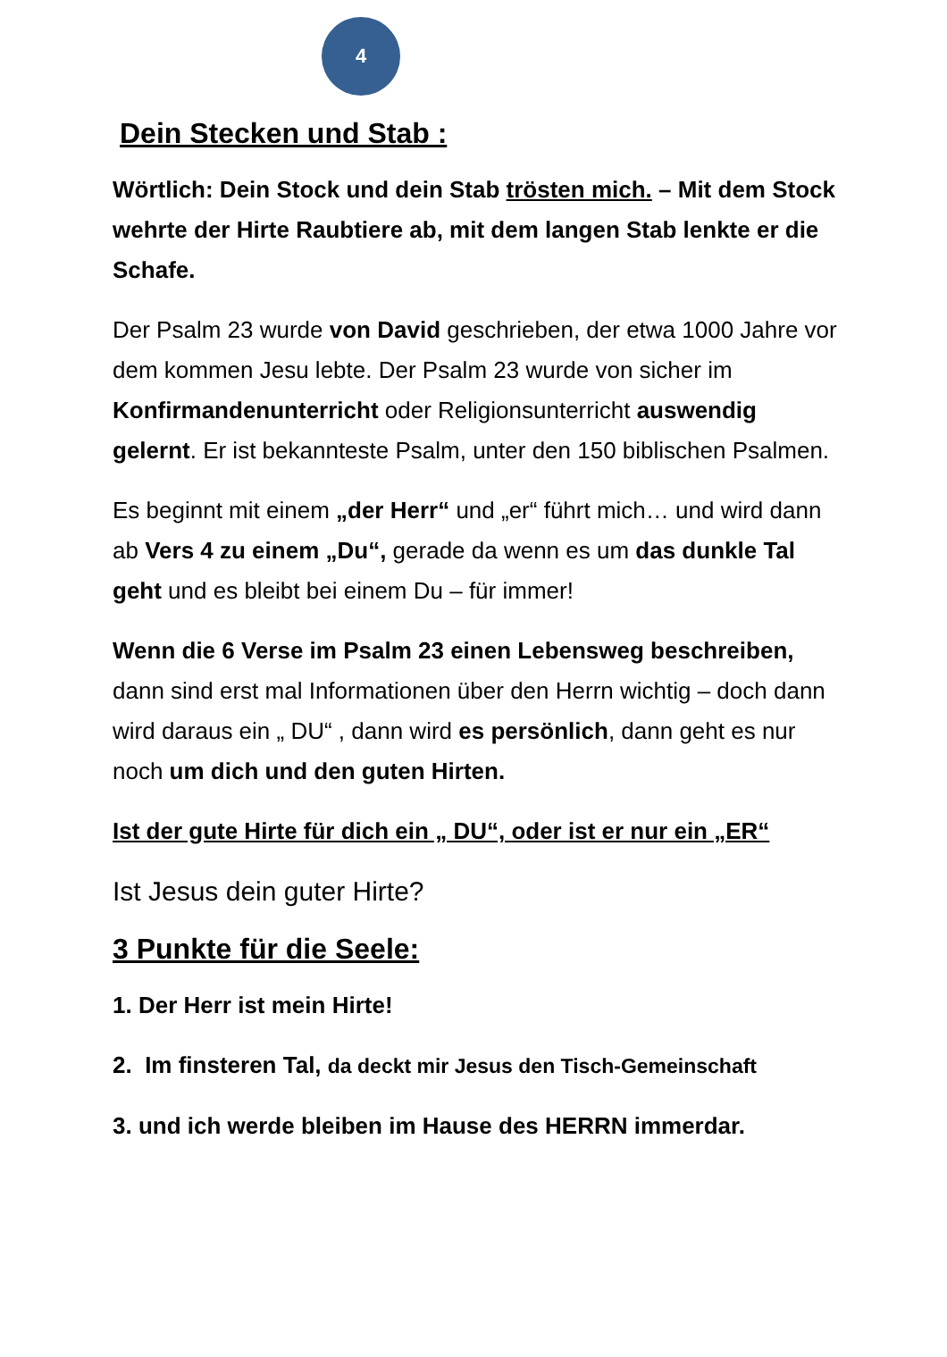4
Dein Stecken und Stab :
Wörtlich: Dein Stock und dein Stab trösten mich. – Mit dem Stock wehrte der Hirte Raubtiere ab, mit dem langen Stab lenkte er die Schafe.
Der Psalm 23 wurde von David geschrieben, der etwa 1000 Jahre vor dem kommen Jesu lebte. Der Psalm 23 wurde von sicher im Konfirmandenunterricht oder Religionsunterricht auswendig gelernt. Er ist bekannteste Psalm, unter den 150 biblischen Psalmen.
Es beginnt mit einem „der Herr“ und „er“ führt mich… und wird dann ab Vers 4 zu einem „Du“, gerade da wenn es um das dunkle Tal geht und es bleibt bei einem Du – für immer!
Wenn die 6 Verse im Psalm 23 einen Lebensweg beschreiben, dann sind erst mal Informationen über den Herrn wichtig – doch dann wird daraus ein „ DU“ , dann wird es persönlich, dann geht es nur noch um dich und den guten Hirten.
Ist der gute Hirte für dich ein „ DU“, oder ist er nur ein „ER“
Ist Jesus dein guter Hirte?
3 Punkte für die Seele:
1. Der Herr ist mein Hirte!
2. Im finsteren Tal, da deckt mir Jesus den Tisch-Gemeinschaft
3. und ich werde bleiben im Hause des HERRN immerdar.